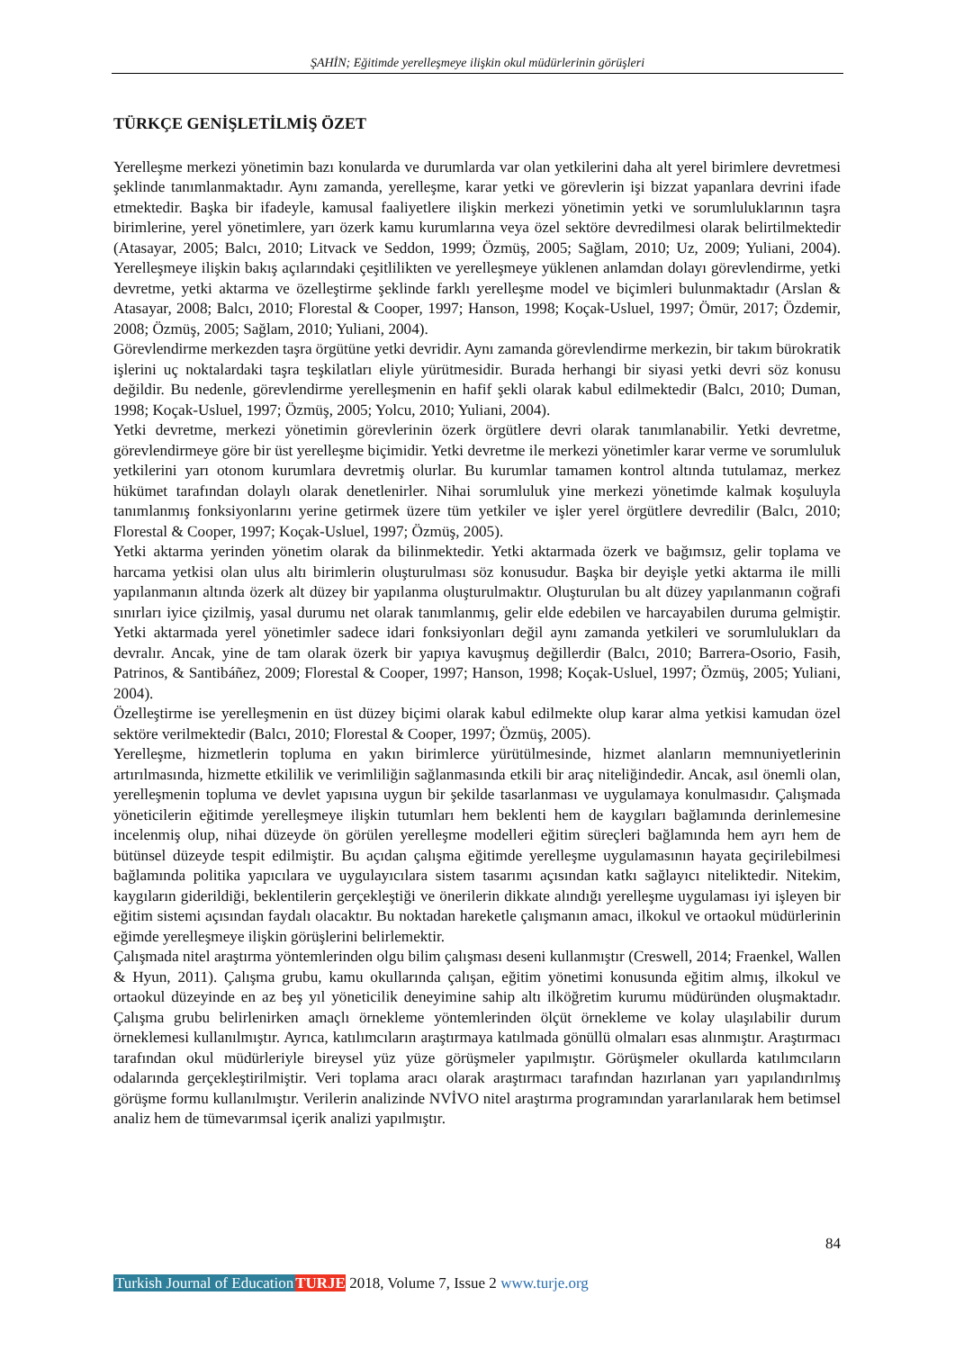ŞAHİN; Eğitimde yerelleşmeye ilişkin okul müdürlerinin görüşleri
TÜRKÇE GENİŞLETİLMİŞ ÖZET
Yerelleşme merkezi yönetimin bazı konularda ve durumlarda var olan yetkilerini daha alt yerel birimlere devretmesi şeklinde tanımlanmaktadır. Aynı zamanda, yerelleşme, karar yetki ve görevlerin işi bizzat yapanlara devrini ifade etmektedir. Başka bir ifadeyle, kamusal faaliyetlere ilişkin merkezi yönetimin yetki ve sorumluluklarının taşra birimlerine, yerel yönetimlere, yarı özerk kamu kurumlarına veya özel sektöre devredilmesi olarak belirtilmektedir (Atasayar, 2005; Balcı, 2010; Litvack ve Seddon, 1999; Özmüş, 2005; Sağlam, 2010; Uz, 2009; Yuliani, 2004). Yerelleşmeye ilişkin bakış açılarındaki çeşitlilikten ve yerelleşmeye yüklenen anlamdan dolayı görevlendirme, yetki devretme, yetki aktarma ve özelleştirme şeklinde farklı yerelleşme model ve biçimleri bulunmaktadır (Arslan & Atasayar, 2008; Balcı, 2010; Florestal & Cooper, 1997; Hanson, 1998; Koçak-Usluel, 1997; Ömür, 2017; Özdemir, 2008; Özmüş, 2005; Sağlam, 2010; Yuliani, 2004).
Görevlendirme merkezden taşra örgütüne yetki devridir. Aynı zamanda görevlendirme merkezin, bir takım bürokratik işlerini uç noktalardaki taşra teşkilatları eliyle yürütmesidir. Burada herhangi bir siyasi yetki devri söz konusu değildir. Bu nedenle, görevlendirme yerelleşmenin en hafif şekli olarak kabul edilmektedir (Balcı, 2010; Duman, 1998; Koçak-Usluel, 1997; Özmüş, 2005; Yolcu, 2010; Yuliani, 2004).
Yetki devretme, merkezi yönetimin görevlerinin özerk örgütlere devri olarak tanımlanabilir. Yetki devretme, görevlendirmeye göre bir üst yerelleşme biçimidir. Yetki devretme ile merkezi yönetimler karar verme ve sorumluluk yetkilerini yarı otonom kurumlara devretmiş olurlar. Bu kurumlar tamamen kontrol altında tutulamaz, merkez hükümet tarafından dolaylı olarak denetlenirler. Nihai sorumluluk yine merkezi yönetimde kalmak koşuluyla tanımlanmış fonksiyonlarını yerine getirmek üzere tüm yetkiler ve işler yerel örgütlere devredilir (Balcı, 2010; Florestal & Cooper, 1997; Koçak-Usluel, 1997; Özmüş, 2005).
Yetki aktarma yerinden yönetim olarak da bilinmektedir. Yetki aktarmada özerk ve bağımsız, gelir toplama ve harcama yetkisi olan ulus altı birimlerin oluşturulması söz konusudur. Başka bir deyişle yetki aktarma ile milli yapılanmanın altında özerk alt düzey bir yapılanma oluşturulmaktır. Oluşturulan bu alt düzey yapılanmanın coğrafi sınırları iyice çizilmiş, yasal durumu net olarak tanımlanmış, gelir elde edebilen ve harcayabilen duruma gelmiştir. Yetki aktarmada yerel yönetimler sadece idari fonksiyonları değil aynı zamanda yetkileri ve sorumlulukları da devralır. Ancak, yine de tam olarak özerk bir yapıya kavuşmuş değillerdir (Balcı, 2010; Barrera-Osorio, Fasih, Patrinos, & Santibáñez, 2009; Florestal & Cooper, 1997; Hanson, 1998; Koçak-Usluel, 1997; Özmüş, 2005; Yuliani, 2004).
Özelleştirme ise yerelleşmenin en üst düzey biçimi olarak kabul edilmekte olup karar alma yetkisi kamudan özel sektöre verilmektedir (Balcı, 2010; Florestal & Cooper, 1997; Özmüş, 2005).
Yerelleşme, hizmetlerin topluma en yakın birimlerce yürütülmesinde, hizmet alanların memnuniyetlerinin artırılmasında, hizmette etkililik ve verimliliğin sağlanmasında etkili bir araç niteliğindedir. Ancak, asıl önemli olan, yerelleşmenin topluma ve devlet yapısına uygun bir şekilde tasarlanması ve uygulamaya konulmasıdır. Çalışmada yöneticilerin eğitimde yerelleşmeye ilişkin tutumları hem beklenti hem de kaygıları bağlamında derinlemesine incelenmiş olup, nihai düzeyde ön görülen yerelleşme modelleri eğitim süreçleri bağlamında hem ayrı hem de bütünsel düzeyde tespit edilmiştir. Bu açıdan çalışma eğitimde yerelleşme uygulamasının hayata geçirilebilmesi bağlamında politika yapıcılara ve uygulayıcılara sistem tasarımı açısından katkı sağlayıcı niteliktedir. Nitekim, kaygıların giderildiği, beklentilerin gerçekleştiği ve önerilerin dikkate alındığı yerelleşme uygulaması iyi işleyen bir eğitim sistemi açısından faydalı olacaktır. Bu noktadan hareketle çalışmanın amacı, ilkokul ve ortaokul müdürlerinin eğimde yerelleşmeye ilişkin görüşlerini belirlemektir.
Çalışmada nitel araştırma yöntemlerinden olgu bilim çalışması deseni kullanmıştır (Creswell, 2014; Fraenkel, Wallen & Hyun, 2011). Çalışma grubu, kamu okullarında çalışan, eğitim yönetimi konusunda eğitim almış, ilkokul ve ortaokul düzeyinde en az beş yıl yöneticilik deneyimine sahip altı ilköğretim kurumu müdüründen oluşmaktadır. Çalışma grubu belirlenirken amaçlı örnekleme yöntemlerinden ölçüt örnekleme ve kolay ulaşılabilir durum örneklemesi kullanılmıştır. Ayrıca, katılımcıların araştırmaya katılmada gönüllü olmaları esas alınmıştır. Araştırmacı tarafından okul müdürleriyle bireysel yüz yüze görüşmeler yapılmıştır. Görüşmeler okullarda katılımcıların odalarında gerçekleştirilmiştir. Veri toplama aracı olarak araştırmacı tarafından hazırlanan yarı yapılandırılmış görüşme formu kullanılmıştır. Verilerin analizinde NVİVO nitel araştırma programından yararlanılarak hem betimsel analiz hem de tümevarımsal içerik analizi yapılmıştır.
84
Turkish Journal of Education TURJE 2018, Volume 7, Issue 2 www.turje.org